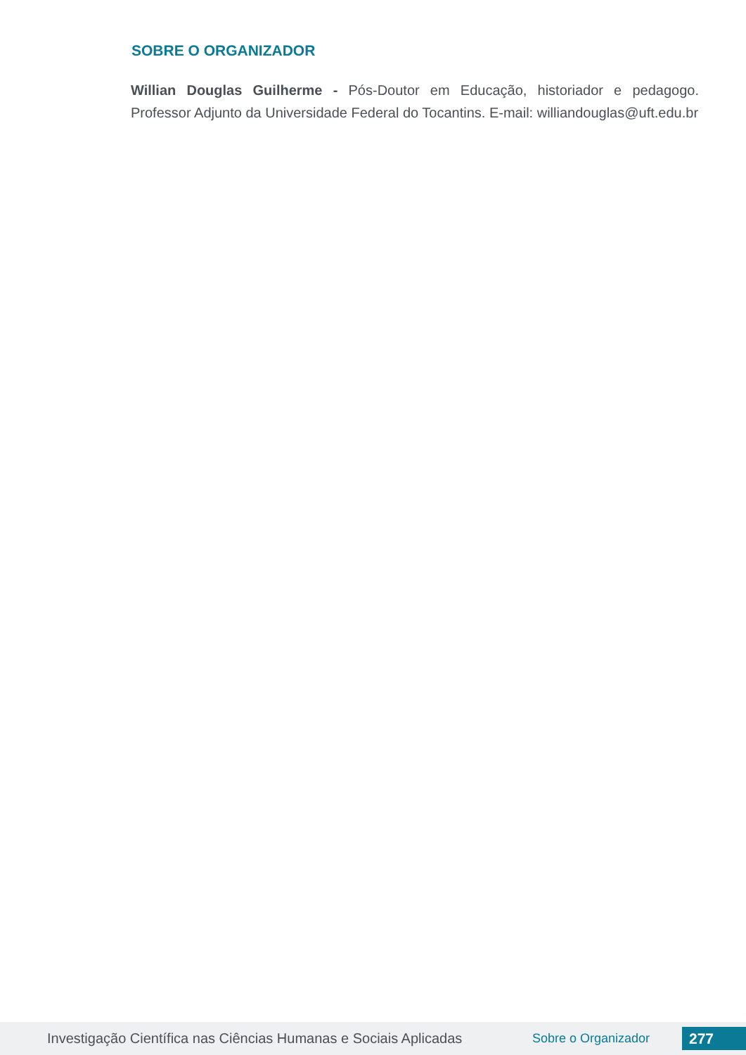SOBRE O ORGANIZADOR
Willian Douglas Guilherme - Pós-Doutor em Educação, historiador e pedagogo. Professor Adjunto da Universidade Federal do Tocantins. E-mail: williandouglas@uft.edu.br
Investigação Científica nas Ciências Humanas e Sociais Aplicadas Sobre o Organizador 277